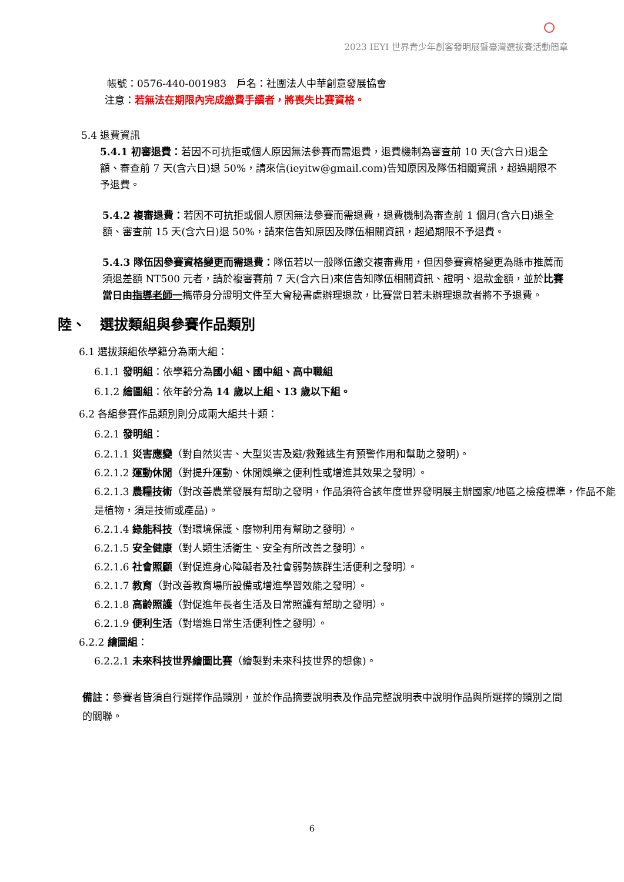2023 IEYI 世界青少年創客發明展暨臺灣選拔賽活動簡章
帳號：0576-440-001983　戶名：社團法人中華創意發展協會
注意：若無法在期限內完成繳費手續者，將喪失比賽資格。
5.4 退費資訊
5.4.1 初審退費：若因不可抗拒或個人原因無法參賽而需退費，退費機制為審查前 10 天(含六日)退全額、審查前 7 天(含六日)退 50%，請來信(ieyitw@gmail.com)告知原因及隊伍相關資訊，超過期限不予退費。
5.4.2 複審退費：若因不可抗拒或個人原因無法參賽而需退費，退費機制為審查前 1 個月(含六日)退全額、審查前 15 天(含六日)退 50%，請來信告知原因及隊伍相關資訊，超過期限不予退費。
5.4.3 隊伍因參賽資格變更而需退費：隊伍若以一般隊伍繳交複審費用，但因參賽資格變更為縣市推薦而須退差額 NT500 元者，請於複審賽前 7 天(含六日)來信告知隊伍相關資訊、證明、退款金額，並於比賽當日由指導老師一攜帶身分證明文件至大會秘書處辦理退款，比賽當日若未辦理退款者將不予退費。
陸、　選拔類組與參賽作品類別
6.1 選拔類組依學籍分為兩大組：
6.1.1 發明組：依學籍分為國小組、國中組、高中職組
6.1.2 繪圖組：依年齡分為 14 歲以上組、13 歲以下組。
6.2 各組參賽作品類別則分成兩大組共十類：
6.2.1 發明組：
6.2.1.1 災害應變（對自然災害、大型災害及避/救難逃生有預警作用和幫助之發明)。
6.2.1.2 運動休閒（對提升運動、休閒娛樂之便利性或增進其效果之發明）。
6.2.1.3 農糧技術（對改善農業發展有幫助之發明，作品須符合該年度世界發明展主辦國家/地區之檢疫標準，作品不能是植物，須是技術或產品)。
6.2.1.4 綠能科技（對環境保護、廢物利用有幫助之發明）。
6.2.1.5 安全健康（對人類生活衛生、安全有所改善之發明）。
6.2.1.6 社會照顧（對促進身心障礙者及社會弱勢族群生活便利之發明）。
6.2.1.7 教育（對改善教育場所設備或增進學習效能之發明）。
6.2.1.8 高齡照護（對促進年長者生活及日常照護有幫助之發明）。
6.2.1.9 便利生活（對增進日常生活便利性之發明）。
6.2.2 繪圖組：
6.2.2.1 未來科技世界繪圖比賽（繪製對未來科技世界的想像)。
備註：參賽者皆須自行選擇作品類別，並於作品摘要說明表及作品完整說明表中說明作品與所選擇的類別之間的關聯。
6